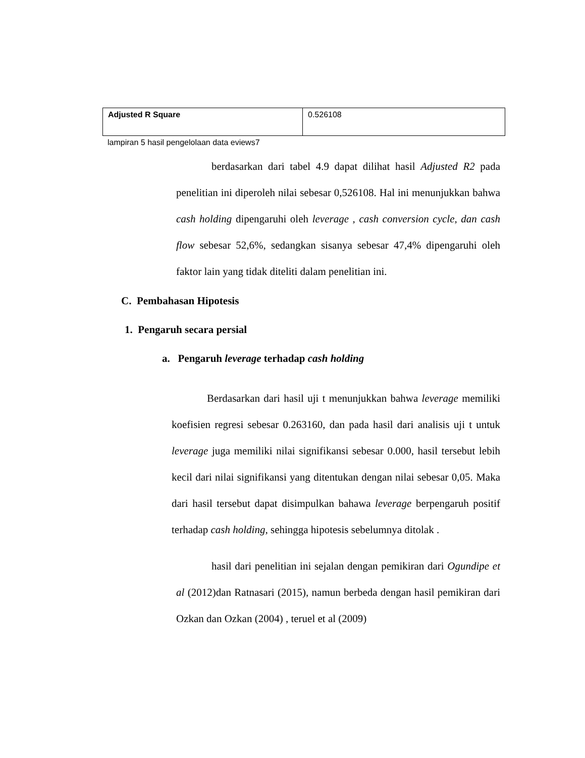| Adjusted R Square | 0.526108 |
lampiran 5 hasil pengelolaan data eviews7
berdasarkan dari tabel 4.9 dapat dilihat hasil Adjusted R2 pada penelitian ini diperoleh nilai sebesar 0,526108. Hal ini menunjukkan bahwa cash holding dipengaruhi oleh leverage , cash conversion cycle, dan cash flow sebesar 52,6%, sedangkan sisanya sebesar 47,4% dipengaruhi oleh faktor lain yang tidak diteliti dalam penelitian ini.
C. Pembahasan Hipotesis
1. Pengaruh secara persial
a. Pengaruh leverage terhadap cash holding
Berdasarkan dari hasil uji t menunjukkan bahwa leverage memiliki koefisien regresi sebesar 0.263160, dan pada hasil dari analisis uji t untuk leverage juga memiliki nilai signifikansi sebesar 0.000, hasil tersebut lebih kecil dari nilai signifikansi yang ditentukan dengan nilai sebesar 0,05. Maka dari hasil tersebut dapat disimpulkan bahawa leverage berpengaruh positif terhadap cash holding, sehingga hipotesis sebelumnya ditolak .
hasil dari penelitian ini sejalan dengan pemikiran dari Ogundipe et al (2012)dan Ratnasari (2015), namun berbeda dengan hasil pemikiran dari Ozkan dan Ozkan (2004) , teruel et al (2009)